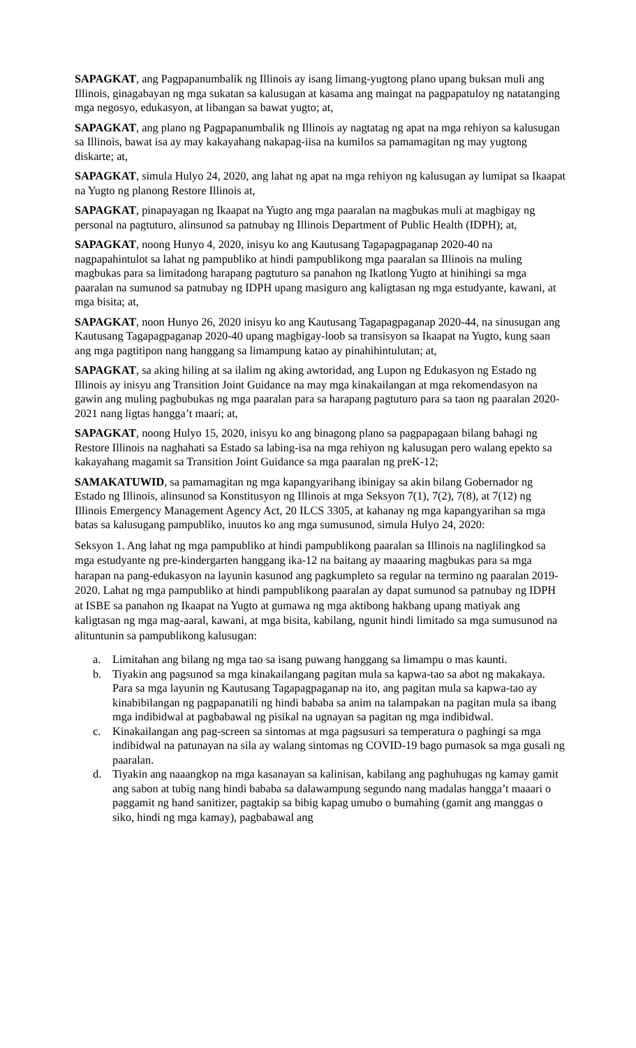SAPAGKAT, ang Pagpapanumbalik ng Illinois ay isang limang-yugtong plano upang buksan muli ang Illinois, ginagabayan ng mga sukatan sa kalusugan at kasama ang maingat na pagpapatuloy ng natatanging mga negosyo, edukasyon, at libangan sa bawat yugto; at,
SAPAGKAT, ang plano ng Pagpapanumbalik ng Illinois ay nagtatag ng apat na mga rehiyon sa kalusugan sa Illinois, bawat isa ay may kakayahang nakapag-iisa na kumilos sa pamamagitan ng may yugtong diskarte; at,
SAPAGKAT, simula Hulyo 24, 2020, ang lahat ng apat na mga rehiyon ng kalusugan ay lumipat sa Ikaapat na Yugto ng planong Restore Illinois at,
SAPAGKAT, pinapayagan ng Ikaapat na Yugto ang mga paaralan na magbukas muli at magbigay ng personal na pagtuturo, alinsunod sa patnubay ng Illinois Department of Public Health (IDPH); at,
SAPAGKAT, noong Hunyo 4, 2020, inisyu ko ang Kautusang Tagapagpaganap 2020-40 na nagpapahintulot sa lahat ng pampubliko at hindi pampublikong mga paaralan sa Illinois na muling magbukas para sa limitadong harapang pagtuturo sa panahon ng Ikatlong Yugto at hinihingi sa mga paaralan na sumunod sa patnubay ng IDPH upang masiguro ang kaligtasan ng mga estudyante, kawani, at mga bisita; at,
SAPAGKAT, noon Hunyo 26, 2020 inisyu ko ang Kautusang Tagapagpaganap 2020-44, na sinusugan ang Kautusang Tagapagpaganap 2020-40 upang magbigay-loob sa transisyon sa Ikaapat na Yugto, kung saan ang mga pagtitipon nang hanggang sa limampung katao ay pinahihintulutan; at,
SAPAGKAT, sa aking hiling at sa ilalim ng aking awtoridad, ang Lupon ng Edukasyon ng Estado ng Illinois ay inisyu ang Transition Joint Guidance na may mga kinakailangan at mga rekomendasyon na gawin ang muling pagbubukas ng mga paaralan para sa harapang pagtuturo para sa taon ng paaralan 2020-2021 nang ligtas hangga’t maari; at,
SAPAGKAT, noong Hulyo 15, 2020, inisyu ko ang binagong plano sa pagpapagaan bilang bahagi ng Restore Illinois na naghahati sa Estado sa labing-isa na mga rehiyon ng kalusugan pero walang epekto sa kakayahang magamit sa Transition Joint Guidance sa mga paaralan ng preK-12;
SAMAKATUWID, sa pamamagitan ng mga kapangyarihang ibinigay sa akin bilang Gobernador ng Estado ng Illinois, alinsunod sa Konstitusyon ng Illinois at mga Seksyon 7(1), 7(2), 7(8), at 7(12) ng Illinois Emergency Management Agency Act, 20 ILCS 3305, at kahanay ng mga kapangyarihan sa mga batas sa kalusugang pampubliko, inuutos ko ang mga sumusunod, simula Hulyo 24, 2020:
Seksyon 1. Ang lahat ng mga pampubliko at hindi pampublikong paaralan sa Illinois na naglilingkod sa mga estudyante ng pre-kindergarten hanggang ika-12 na baitang ay maaaring magbukas para sa mga harapan na pang-edukasyon na layunin kasunod ang pagkumpleto sa regular na termino ng paaralan 2019-2020. Lahat ng mga pampubliko at hindi pampublikong paaralan ay dapat sumunod sa patnubay ng IDPH at ISBE sa panahon ng Ikaapat na Yugto at gumawa ng mga aktibong hakbang upang matiyak ang kaligtasan ng mga mag-aaral, kawani, at mga bisita, kabilang, ngunit hindi limitado sa mga sumusunod na alituntunin sa pampublikong kalusugan:
a. Limitahan ang bilang ng mga tao sa isang puwang hanggang sa limampu o mas kaunti.
b. Tiyakin ang pagsunod sa mga kinakailangang pagitan mula sa kapwa-tao sa abot ng makakaya. Para sa mga layunin ng Kautusang Tagapagpaganap na ito, ang pagitan mula sa kapwa-tao ay kinabibilangan ng pagpapanatili ng hindi bababa sa anim na talampakan na pagitan mula sa ibang mga indibidwal at pagbabawal ng pisikal na ugnayan sa pagitan ng mga indibidwal.
c. Kinakailangan ang pag-screen sa sintomas at mga pagsusuri sa temperatura o paghingi sa mga indibidwal na patunayan na sila ay walang sintomas ng COVID-19 bago pumasok sa mga gusali ng paaralan.
d. Tiyakin ang naaangkop na mga kasanayan sa kalinisan, kabilang ang paghuhugas ng kamay gamit ang sabon at tubig nang hindi bababa sa dalawampung segundo nang madalas hangga’t maaari o paggamit ng hand sanitizer, pagtakip sa bibig kapag umubo o bumahing (gamit ang manggas o siko, hindi ng mga kamay), pagbabawal ang